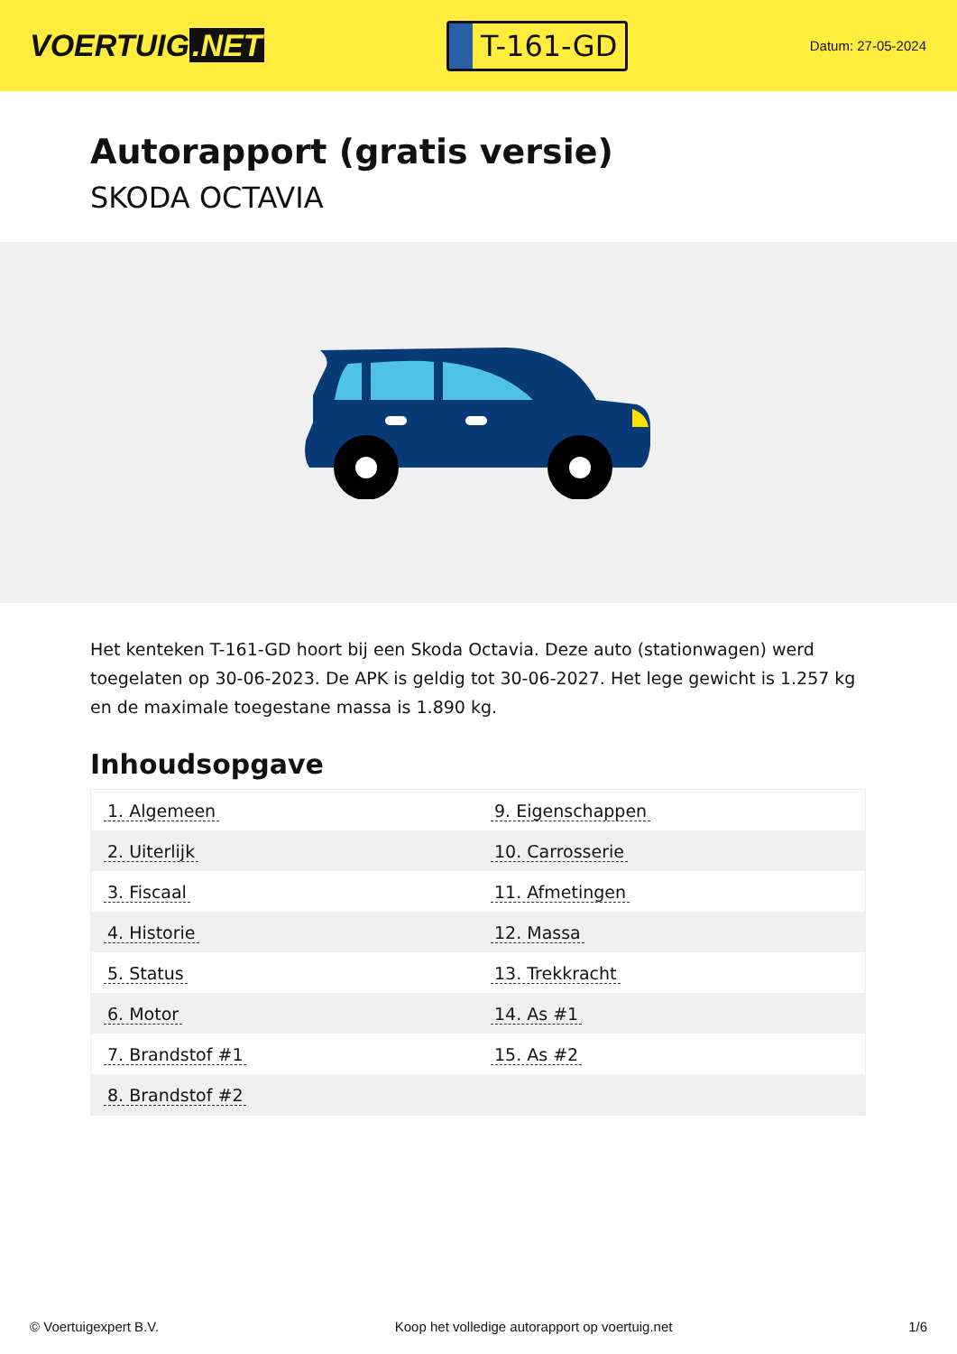VOERTUIG.NET
T-161-GD
Datum: 27-05-2024
Autorapport (gratis versie)
SKODA OCTAVIA
Het kenteken T-161-GD hoort bij een Skoda Octavia. Deze auto (stationwagen) werd toegelaten op 30-06-2023. De APK is geldig tot 30-06-2027. Het lege gewicht is 1.257 kg en de maximale toegestane massa is 1.890 kg.
Inhoudsopgave
| 1. Algemeen | 9. Eigenschappen |
| 2. Uiterlijk | 10. Carrosserie |
| 3. Fiscaal | 11. Afmetingen |
| 4. Historie | 12. Massa |
| 5. Status | 13. Trekkracht |
| 6. Motor | 14. As #1 |
| 7. Brandstof #1 | 15. As #2 |
| 8. Brandstof #2 | |
© Voertuigexpert B.V. Koop het volledige autorapport op voertuig.net 1/6